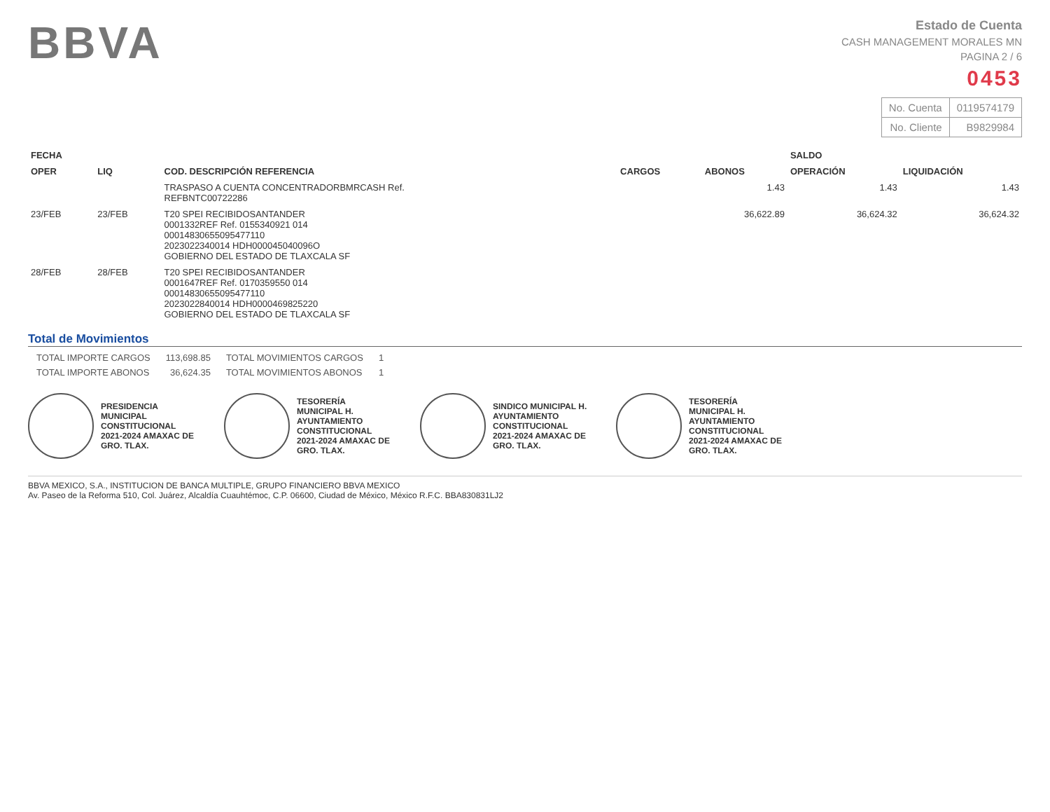BBVA
Estado de Cuenta
CASH MANAGEMENT MORALES MN
PAGINA 2 / 6
0453
| No. Cuenta | 0119574179 |
| No. Cliente | B9829984 |
| FECHA | | COD. DESCRIPCIÓN REFERENCIA | CARGOS | ABONOS | SALDO | |
| --- | --- | --- | --- | --- | --- | --- |
| OPER | LIQ | | | | OPERACIÓN | LIQUIDACIÓN |
| | | TRASPASO A CUENTA CONCENTRADORBMRCASH Ref. REFBNTC00722286 | | 1.43 | 1.43 | 1.43 |
| 23/FEB | 23/FEB | T20 SPEI RECIBIDOSANTANDER 0001332REF Ref. 0155340921 014 00014830655095477110 2023022340014 HDH000045040096O GOBIERNO DEL ESTADO DE TLAXCALA SF | | 36,622.89 | 36,624.32 | 36,624.32 |
| 28/FEB | 28/FEB | T20 SPEI RECIBIDOSANTANDER 0001647REF Ref. 0170359550 014 00014830655095477110 2023022840014 HDH0000469825220 GOBIERNO DEL ESTADO DE TLAXCALA SF | | | | |
Total de Movimientos
| TOTAL IMPORTE CARGOS | 113,698.85 | TOTAL MOVIMIENTOS CARGOS | 1 |
| TOTAL IMPORTE ABONOS | 36,624.35 | TOTAL MOVIMIENTOS ABONOS | 1 |
PRESIDENCIA MUNICIPAL CONSTITUCIONAL 2021-2024 AMAXAC DE GRO. TLAX.
TESORERÍA MUNICIPAL H. AYUNTAMIENTO CONSTITUCIONAL 2021-2024 AMAXAC DE GRO. TLAX.
SINDICO MUNICIPAL H. AYUNTAMIENTO CONSTITUCIONAL 2021-2024 AMAXAC DE GRO. TLAX.
TESORERÍA MUNICIPAL H. AYUNTAMIENTO CONSTITUCIONAL 2021-2024 AMAXAC DE GRO. TLAX.
BBVA MEXICO, S.A., INSTITUCION DE BANCA MULTIPLE, GRUPO FINANCIERO BBVA MEXICO
Av. Paseo de la Reforma 510, Col. Juárez, Alcaldía Cuauhtémoc, C.P. 06600, Ciudad de México, México R.F.C. BBA830831LJ2